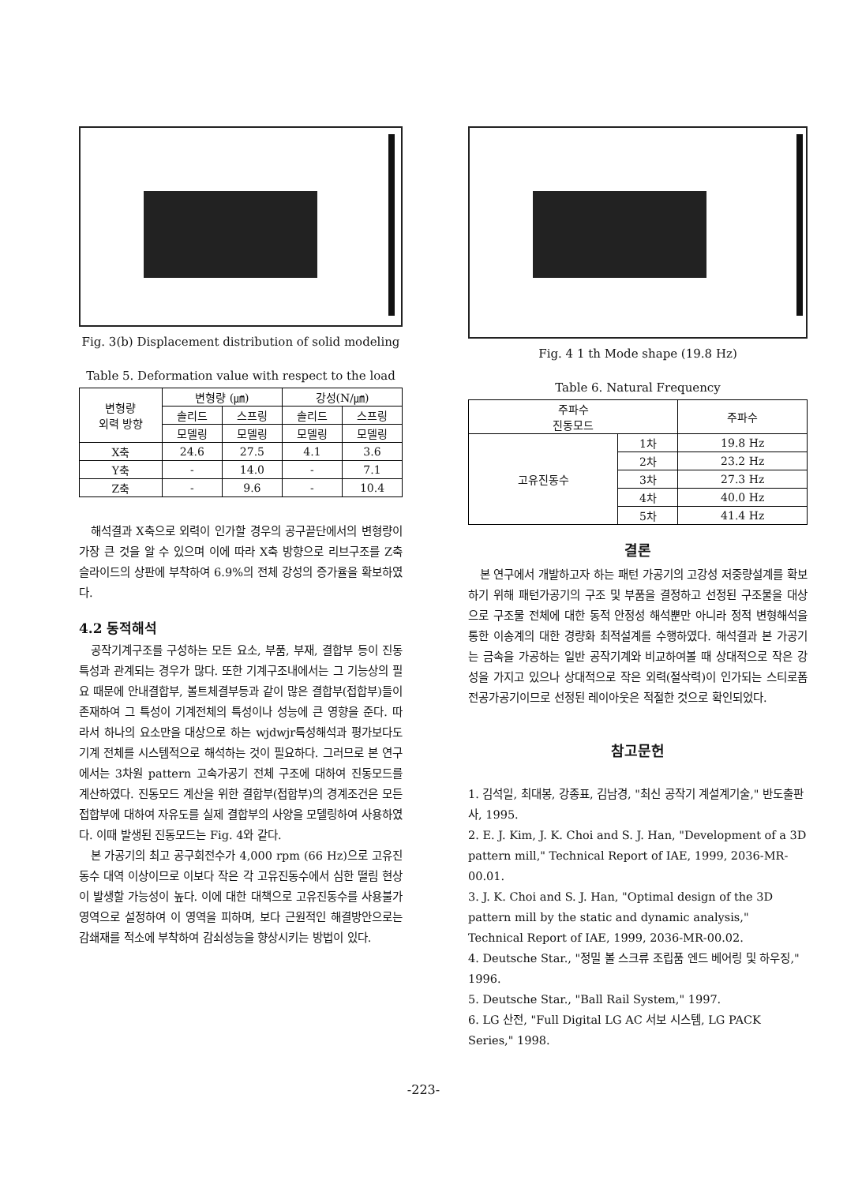Fig. 3(b) Displacement distribution of solid modeling
Table 5. Deformation value with respect to the load
| 변형량 외력 방향 | 변형량 (㎛) | | 강성(N/㎛) | |
| --- | --- | --- | --- | --- |
| | 솔리드 | 스프링 | 솔리드 | 스프링 |
| | 모델링 | 모델링 | 모델링 | 모델링 |
| X축 | 24.6 | 27.5 | 4.1 | 3.6 |
| Y축 | - | 14.0 | - | 7.1 |
| Z축 | - | 9.6 | - | 10.4 |
해석결과 X축으로 외력이 인가할 경우의 공구끝단에서의 변형량이 가장 큰 것을 알 수 있으며 이에 따라 X축 방향으로 리브구조를 Z축 슬라이드의 상판에 부착하여 6.9%의 전체 강성의 증가율을 확보하였다.
4.2 동적해석
공작기계구조를 구성하는 모든 요소, 부품, 부재, 결합부 등이 진동특성과 관계되는 경우가 많다. 또한 기계구조내에서는 그 기능상의 필요 때문에 안내결합부, 볼트체결부등과 같이 많은 결합부(접합부)들이 존재하여 그 특성이 기계전체의 특성이나 성능에 큰 영향을 준다. 따라서 하나의 요소만을 대상으로 하는 wjdwjr특성해석과 평가보다도 기계 전체를 시스템적으로 해석하는 것이 필요하다. 그러므로 본 연구에서는 3차원 pattern 고속가공기 전체 구조에 대하여 진동모드를 계산하였다. 진동모드 계산을 위한 결합부(접합부)의 경계조건은 모든 접합부에 대하여 자유도를 실제 결합부의 사양을 모델링하여 사용하였다. 이때 발생된 진동모드는 Fig. 4와 같다.
본 가공기의 최고 공구회전수가 4,000 rpm (66 Hz)으로 고유진동수 대역 이상이므로 이보다 작은 각 고유진동수에서 심한 떨림 현상이 발생할 가능성이 높다. 이에 대한 대책으로 고유진동수를 사용불가 영역으로 설정하여 이 영역을 피하며, 보다 근원적인 해결방안으로는 감쇄재를 적소에 부착하여 감쇠성능을 향상시키는 방법이 있다.
Fig. 4 1 th Mode shape (19.8 Hz)
Table 6. Natural Frequency
| 주파수 진동모드 | | 주파수 |
| --- | --- | --- |
| 고유진동수 | 1차 | 19.8 Hz |
| | 2차 | 23.2 Hz |
| | 3차 | 27.3 Hz |
| | 4차 | 40.0 Hz |
| | 5차 | 41.4 Hz |
결론
본 연구에서 개발하고자 하는 패턴 가공기의 고강성 저중량설계를 확보하기 위해 패턴가공기의 구조 및 부품을 결정하고 선정된 구조물을 대상으로 구조물 전체에 대한 동적 안정성 해석뿐만 아니라 정적 변형해석을 통한 이송계의 대한 경량화 최적설계를 수행하였다. 해석결과 본 가공기는 금속을 가공하는 일반 공작기계와 비교하여볼 때 상대적으로 작은 강성을 가지고 있으나 상대적으로 작은 외력(절삭력)이 인가되는 스티로폼 전공가공기이므로 선정된 레이아웃은 적절한 것으로 확인되었다.
참고문헌
1. 김석일, 최대봉, 강종표, 김남경, "최신 공작기 계설계기술," 반도출판사, 1995.
2. E. J. Kim, J. K. Choi and S. J. Han, "Development of a 3D pattern mill," Technical Report of IAE, 1999, 2036-MR-00.01.
3. J. K. Choi and S. J. Han, "Optimal design of the 3D pattern mill by the static and dynamic analysis," Technical Report of IAE, 1999, 2036-MR-00.02.
4. Deutsche Star., "정밀 볼 스크류 조립품 엔드 베어링 및 하우징," 1996.
5. Deutsche Star., "Ball Rail System," 1997.
6. LG 산전, "Full Digital LG AC 서보 시스템, LG PACK Series," 1998.
-223-